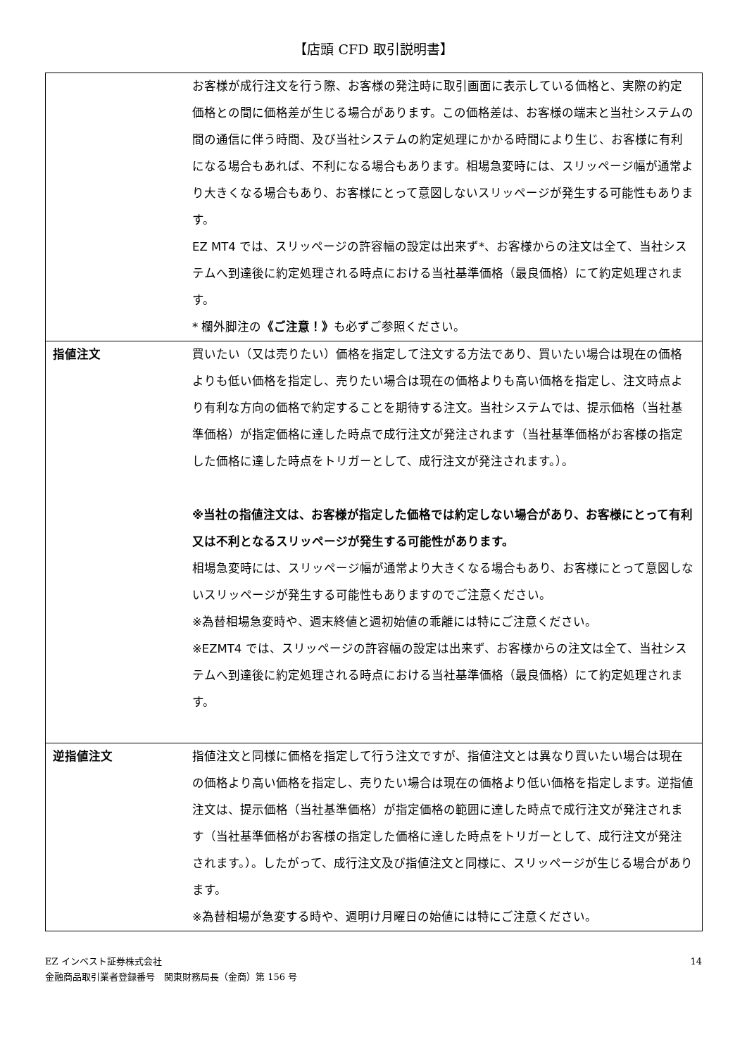【店頭 CFD 取引説明書】
| | お客様が成行注文を行う際、お客様の発注時に取引画面に表示している価格と、実際の約定価格との間に価格差が生じる場合があります。この価格差は、お客様の端末と当社システムの間の通信に伴う時間、及び当社システムの約定処理にかかる時間により生じ、お客様に有利になる場合もあれば、不利になる場合もあります。相場急変時には、スリッページ幅が通常より大きくなる場合もあり、お客様にとって意図しないスリッページが発生する可能性もあります。 EZ MT4 では、スリッページの許容幅の設定は出来ず*、お客様からの注文は全て、当社システムへ到達後に約定処理される時点における当社基準価格（最良価格）にて約定処理されます。 * 欄外脚注の 《ご注意！》 も必ずご参照ください。 |
| 指値注文 | 買いたい（又は売りたい）価格を指定して注文する方法であり、買いたい場合は現在の価格よりも低い価格を指定し、売りたい場合は現在の価格よりも高い価格を指定し、注文時点より有利な方向の価格で約定することを期待する注文。当社システムでは、提示価格（当社基準価格）が指定価格に達した時点で成行注文が発注されます（当社基準価格がお客様の指定した価格に達した時点をトリガーとして、成行注文が発注されます。）。 ※当社の指値注文は、お客様が指定した価格では約定しない場合があり、お客様にとって有利又は不利となるスリッページが発生する可能性があります。 相場急変時には、スリッページ幅が通常より大きくなる場合もあり、お客様にとって意図しないスリッページが発生する可能性もありますのでご注意ください。 ※為替相場急変時や、週末終値と週初始値の乖離には特にご注意ください。 ※EZMT4 では、スリッページの許容幅の設定は出来ず、お客様からの注文は全て、当社システムへ到達後に約定処理される時点における当社基準価格（最良価格）にて約定処理されます。 |
| 逆指値注文 | 指値注文と同様に価格を指定して行う注文ですが、指値注文とは異なり買いたい場合は現在の価格より高い価格を指定し、売りたい場合は現在の価格より低い価格を指定します。逆指値注文は、提示価格（当社基準価格）が指定価格の範囲に達した時点で成行注文が発注されます（当社基準価格がお客様の指定した価格に達した時点をトリガーとして、成行注文が発注されます。）。したがって、成行注文及び指値注文と同様に、スリッページが生じる場合があります。 ※為替相場が急変する時や、週明け月曜日の始値には特にご注意ください。 |
EZ インベスト証券株式会社
金融商品取引業者登録番号　関東財務局長（金商）第 156 号
14